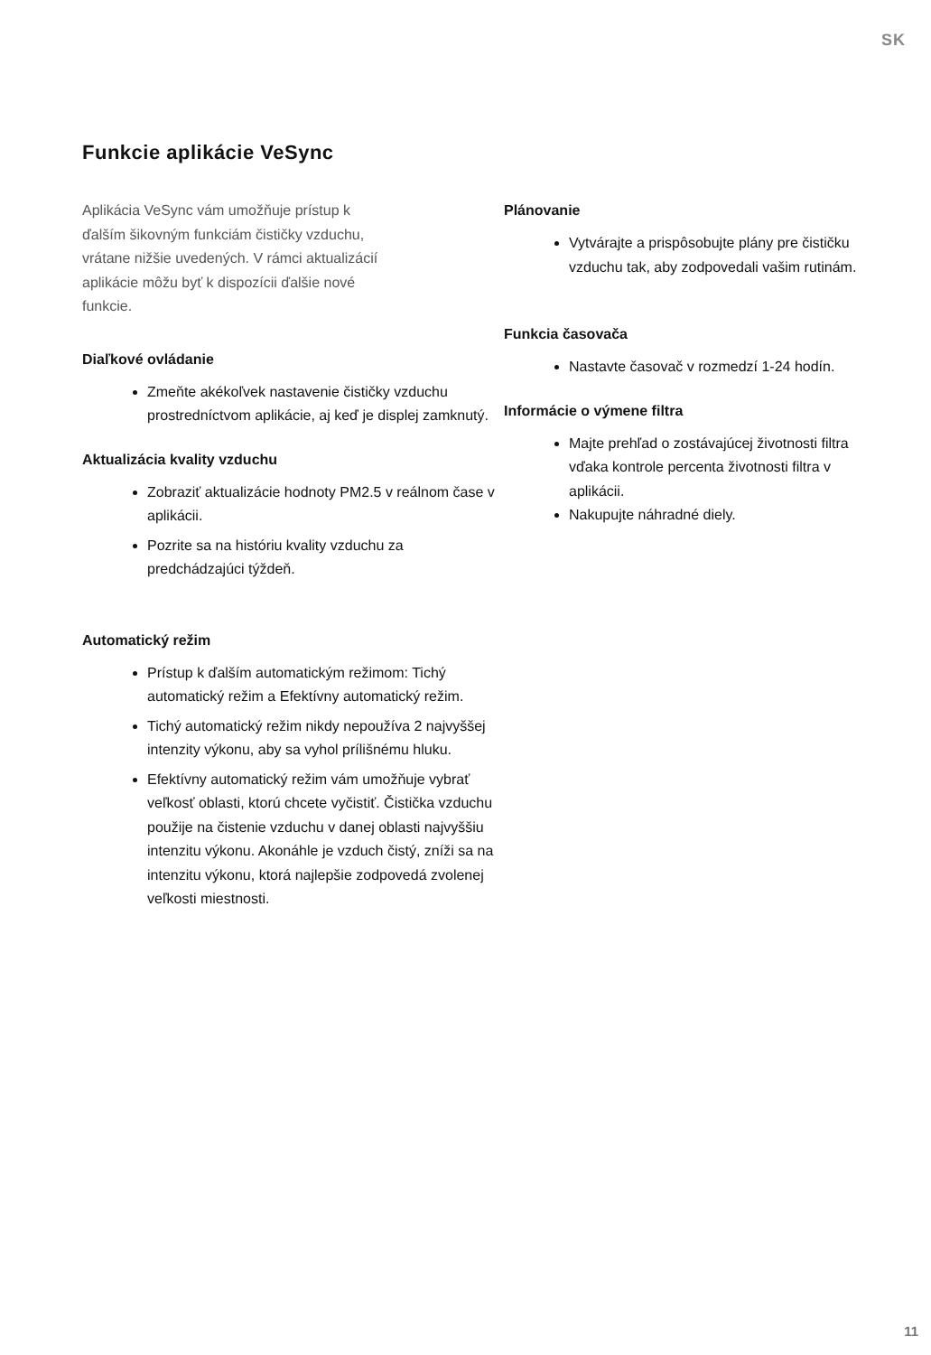SK
Funkcie aplikácie VeSync
Aplikácia VeSync vám umožňuje prístup k ďalším šikovným funkciám čističky vzduchu, vrátane nižšie uvedených. V rámci aktualizácií aplikácie môžu byť k dispozícii ďalšie nové funkcie.
Diaľkové ovládanie
Zmeňte akékoľvek nastavenie čističky vzduchu prostredníctvom aplikácie, aj keď je displej zamknutý.
Aktualizácia kvality vzduchu
Zobraziť aktualizácie hodnoty PM2.5 v reálnom čase v aplikácii.
Pozrite sa na históriu kvality vzduchu za predchádzajúci týždeň.
Automatický režim
Prístup k ďalším automatickým režimom: Tichý automatický režim a Efektívny automatický režim.
Tichý automatický režim nikdy nepoužíva 2 najvyššej intenzity výkonu, aby sa vyhol prílišnému hluku.
Efektívny automatický režim vám umožňuje vybrať veľkosť oblasti, ktorú chcete vyčistiť. Čistička vzduchu použije na čistenie vzduchu v danej oblasti najvyššiu intenzitu výkonu. Akonáhle je vzduch čistý, zníži sa na intenzitu výkonu, ktorá najlepšie zodpovedá zvolenej veľkosti miestnosti.
Plánovanie
Vytvárajte a prispôsobujte plány pre čističku vzduchu tak, aby zodpovedali vašim rutinám.
Funkcia časovača
Nastavte časovač v rozmedzí 1-24 hodín.
Informácie o výmene filtra
Majte prehľad o zostávajúcej životnosti filtra vďaka kontrole percenta životnosti filtra v aplikácii.
Nakupujte náhradné diely.
11